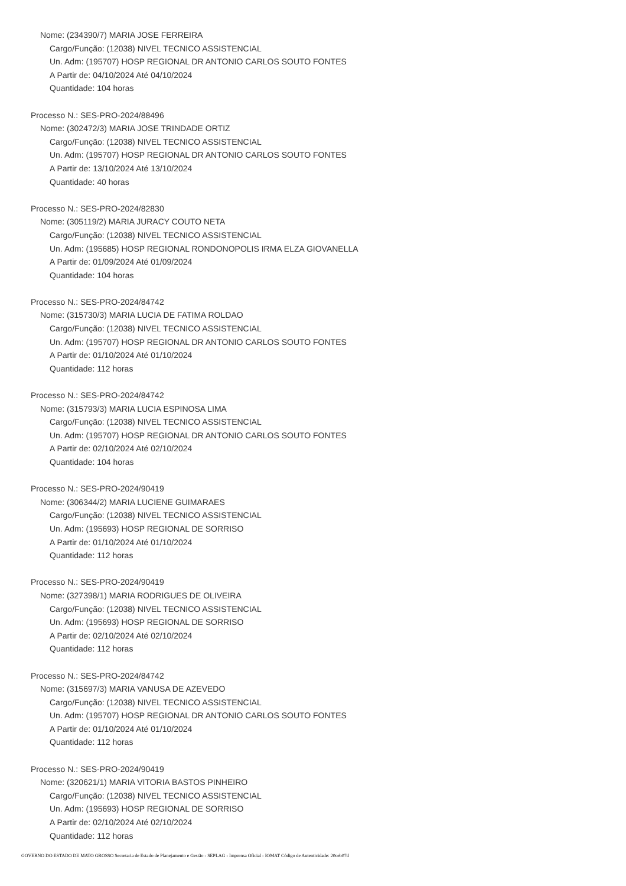Nome: (234390/7) MARIA JOSE FERREIRA
Cargo/Função: (12038) NIVEL TECNICO ASSISTENCIAL
Un. Adm: (195707) HOSP REGIONAL DR ANTONIO CARLOS SOUTO FONTES
A Partir de: 04/10/2024 Até 04/10/2024
Quantidade: 104 horas
Processo N.: SES-PRO-2024/88496
Nome: (302472/3) MARIA JOSE TRINDADE ORTIZ
Cargo/Função: (12038) NIVEL TECNICO ASSISTENCIAL
Un. Adm: (195707) HOSP REGIONAL DR ANTONIO CARLOS SOUTO FONTES
A Partir de: 13/10/2024 Até 13/10/2024
Quantidade: 40 horas
Processo N.: SES-PRO-2024/82830
Nome: (305119/2) MARIA JURACY COUTO NETA
Cargo/Função: (12038) NIVEL TECNICO ASSISTENCIAL
Un. Adm: (195685) HOSP REGIONAL RONDONOPOLIS IRMA ELZA GIOVANELLA
A Partir de: 01/09/2024 Até 01/09/2024
Quantidade: 104 horas
Processo N.: SES-PRO-2024/84742
Nome: (315730/3) MARIA LUCIA DE FATIMA ROLDAO
Cargo/Função: (12038) NIVEL TECNICO ASSISTENCIAL
Un. Adm: (195707) HOSP REGIONAL DR ANTONIO CARLOS SOUTO FONTES
A Partir de: 01/10/2024 Até 01/10/2024
Quantidade: 112 horas
Processo N.: SES-PRO-2024/84742
Nome: (315793/3) MARIA LUCIA ESPINOSA LIMA
Cargo/Função: (12038) NIVEL TECNICO ASSISTENCIAL
Un. Adm: (195707) HOSP REGIONAL DR ANTONIO CARLOS SOUTO FONTES
A Partir de: 02/10/2024 Até 02/10/2024
Quantidade: 104 horas
Processo N.: SES-PRO-2024/90419
Nome: (306344/2) MARIA LUCIENE GUIMARAES
Cargo/Função: (12038) NIVEL TECNICO ASSISTENCIAL
Un. Adm: (195693) HOSP REGIONAL DE SORRISO
A Partir de: 01/10/2024 Até 01/10/2024
Quantidade: 112 horas
Processo N.: SES-PRO-2024/90419
Nome: (327398/1) MARIA RODRIGUES DE OLIVEIRA
Cargo/Função: (12038) NIVEL TECNICO ASSISTENCIAL
Un. Adm: (195693) HOSP REGIONAL DE SORRISO
A Partir de: 02/10/2024 Até 02/10/2024
Quantidade: 112 horas
Processo N.: SES-PRO-2024/84742
Nome: (315697/3) MARIA VANUSA DE AZEVEDO
Cargo/Função: (12038) NIVEL TECNICO ASSISTENCIAL
Un. Adm: (195707) HOSP REGIONAL DR ANTONIO CARLOS SOUTO FONTES
A Partir de: 01/10/2024 Até 01/10/2024
Quantidade: 112 horas
Processo N.: SES-PRO-2024/90419
Nome: (320621/1) MARIA VITORIA BASTOS PINHEIRO
Cargo/Função: (12038) NIVEL TECNICO ASSISTENCIAL
Un. Adm: (195693) HOSP REGIONAL DE SORRISO
A Partir de: 02/10/2024 Até 02/10/2024
Quantidade: 112 horas
GOVERNO DO ESTADO DE MATO GROSSO Secretaria de Estado de Planejamento e Gestão - SEPLAG - Imprensa Oficial - IOMAT Código de Autenticidade: 20ceb07d